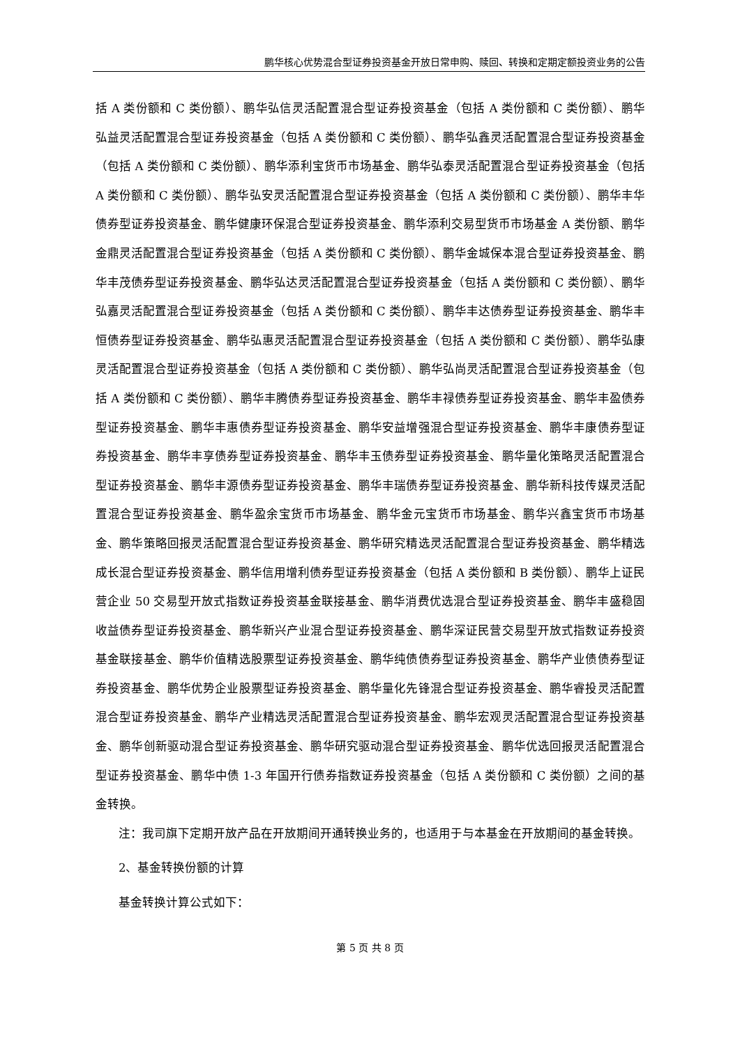鹏华核心优势混合型证券投资基金开放日常申购、赎回、转换和定期定额投资业务的公告
括 A 类份额和 C 类份额）、鹏华弘信灵活配置混合型证券投资基金（包括 A 类份额和 C 类份额）、鹏华弘益灵活配置混合型证券投资基金（包括 A 类份额和 C 类份额）、鹏华弘鑫灵活配置混合型证券投资基金（包括 A 类份额和 C 类份额）、鹏华添利宝货币市场基金、鹏华弘泰灵活配置混合型证券投资基金（包括 A 类份额和 C 类份额）、鹏华弘安灵活配置混合型证券投资基金（包括 A 类份额和 C 类份额）、鹏华丰华债券型证券投资基金、鹏华健康环保混合型证券投资基金、鹏华添利交易型货币市场基金 A 类份额、鹏华金鼎灵活配置混合型证券投资基金（包括 A 类份额和 C 类份额）、鹏华金城保本混合型证券投资基金、鹏华丰茂债券型证券投资基金、鹏华弘达灵活配置混合型证券投资基金（包括 A 类份额和 C 类份额）、鹏华弘嘉灵活配置混合型证券投资基金（包括 A 类份额和 C 类份额）、鹏华丰达债券型证券投资基金、鹏华丰恒债券型证券投资基金、鹏华弘惠灵活配置混合型证券投资基金（包括 A 类份额和 C 类份额）、鹏华弘康灵活配置混合型证券投资基金（包括 A 类份额和 C 类份额）、鹏华弘尚灵活配置混合型证券投资基金（包括 A 类份额和 C 类份额）、鹏华丰腾债券型证券投资基金、鹏华丰禄债券型证券投资基金、鹏华丰盈债券型证券投资基金、鹏华丰惠债券型证券投资基金、鹏华安益增强混合型证券投资基金、鹏华丰康债券型证券投资基金、鹏华丰享债券型证券投资基金、鹏华丰玉债券型证券投资基金、鹏华量化策略灵活配置混合型证券投资基金、鹏华丰源债券型证券投资基金、鹏华丰瑞债券型证券投资基金、鹏华新科技传媒灵活配置混合型证券投资基金、鹏华盈余宝货币市场基金、鹏华金元宝货币市场基金、鹏华兴鑫宝货币市场基金、鹏华策略回报灵活配置混合型证券投资基金、鹏华研究精选灵活配置混合型证券投资基金、鹏华精选成长混合型证券投资基金、鹏华信用增利债券型证券投资基金（包括 A 类份额和 B 类份额）、鹏华上证民营企业 50 交易型开放式指数证券投资基金联接基金、鹏华消费优选混合型证券投资基金、鹏华丰盛稳固收益债券型证券投资基金、鹏华新兴产业混合型证券投资基金、鹏华深证民营交易型开放式指数证券投资基金联接基金、鹏华价值精选股票型证券投资基金、鹏华纯债债券型证券投资基金、鹏华产业债债券型证券投资基金、鹏华优势企业股票型证券投资基金、鹏华量化先锋混合型证券投资基金、鹏华睿投灵活配置混合型证券投资基金、鹏华产业精选灵活配置混合型证券投资基金、鹏华宏观灵活配置混合型证券投资基金、鹏华创新驱动混合型证券投资基金、鹏华研究驱动混合型证券投资基金、鹏华优选回报灵活配置混合型证券投资基金、鹏华中债 1-3 年国开行债券指数证券投资基金（包括 A 类份额和 C 类份额）之间的基金转换。
注：我司旗下定期开放产品在开放期间开通转换业务的，也适用于与本基金在开放期间的基金转换。
2、基金转换份额的计算
基金转换计算公式如下：
第 5 页 共 8 页